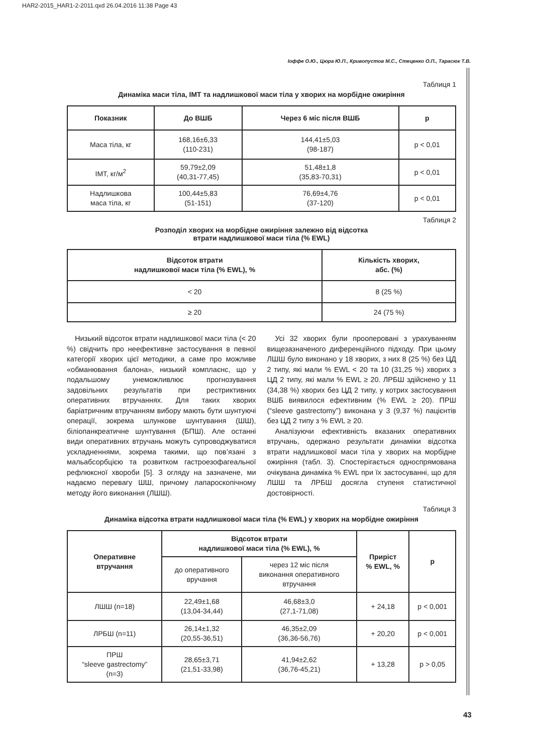HAR2-2015_HAR1-2-2011.qxd 26.04.2016 11:38 Page 43
Іоффе О.Ю., Цюра Ю.П., Кривопустов М.С., Стеценко О.П., Тарасюк Т.В.
Таблиця 1
Динаміка маси тіла, ІМТ та надлишкової маси тіла у хворих на морбідне ожиріння
| Показник | До ВШБ | Через 6 міс після ВШБ | p |
| --- | --- | --- | --- |
| Маса тіла, кг | 168,16±6,33 (110-231) | 144,41±5,03 (98-187) | p < 0,01 |
| ІМТ, кг/м<sup>2</sup> | 59,79±2,09 (40,31-77,45) | 51,48±1,8 (35,83-70,31) | p < 0,01 |
| Надлишкова маса тіла, кг | 100,44±5,83 (51-151) | 76,69±4,76 (37-120) | p < 0,01 |
Таблиця 2
Розподіл хворих на морбідне ожиріння залежно від відсотка
втрати надлишкової маси тіла (% EWL)
| Відсоток втрати надлишкової маси тіла (% EWL), % | Кількість хворих, абс. (%) |
| --- | --- |
| < 20 | 8 (25 %) |
| ≥ 20 | 24 (75 %) |
Низький відсоток втрати надлишкової маси тіла (< 20 %) свідчить про неефективне застосування в певної категорії хворих цієї методики, а саме про можливе «обманювання балона», низький комплаєнс, що у подальшому унеможливлює прогнозування задовільних результатів при рестриктивних оперативних втручаннях. Для таких хворих баріатричним втручанням вибору мають бути шунтуючі операції, зокрема шлункове шунтування (ШШ), біліопанкреатичне шунтування (БПШ). Але останні види оперативних втручань можуть супроводжуватися ускладненнями, зокрема такими, що пов’язані з мальабсорбцією та розвитком гастроезофагеальної рефлюксної хвороби [5]. З огляду на зазначене, ми надаємо перевагу ШШ, причому лапароскопічному методу його виконання (ЛШШ).
Усі 32 хворих були прооперовані з урахуванням вищезазначеного диференційного підходу. При цьому ЛШШ було виконано у 18 хворих, з них 8 (25 %) без ЦД 2 типу, які мали % EWL < 20 та 10 (31,25 %) хворих з ЦД 2 типу, які мали % EWL ≥ 20. ЛРБШ здійснено у 11 (34,38 %) хворих без ЦД 2 типу, у котрих застосування ВШБ виявилося ефективним (% EWL ≥ 20). ПРШ (“sleeve gastrectomy”) виконана у 3 (9,37 %) пацієнтів без ЦД 2 типу з % EWL ≥ 20.
Аналізуючи ефективність вказаних оперативних втручань, одержано результати динаміки відсотка втрати надлишкової маси тіла у хворих на морбідне ожиріння (табл. 3). Спостерігається односпрямована очікувана динаміка % EWL при їх застосуванні, що для ЛШШ та ЛРБШ досягла ступеня статистичної достовірності.
Таблиця 3
Динаміка відсотка втрати надлишкової маси тіла (% EWL) у хворих на морбідне ожиріння
| Оперативне втручання | Відсоток втрати надлишкової маси тіла (% EWL), % | | Приріст % EWL, % | p |
| --- | --- | --- | --- | --- |
| | до оперативного вручання | через 12 міс після виконання оперативного втручання | | |
| ЛШШ (n=18) | 22,49±1,68 (13,04-34,44) | 46,68±3,0 (27,1-71,08) | + 24,18 | p < 0,001 |
| ЛРБШ (n=11) | 26,14±1,32 (20,55-36,51) | 46,35±2,09 (36,36-56,76) | + 20,20 | p < 0,001 |
| ПРШ “sleeve gastrectomy” (n=3) | 28,65±3,71 (21,51-33,98) | 41,94±2,62 (36,76-45,21) | + 13,28 | p > 0,05 |
43